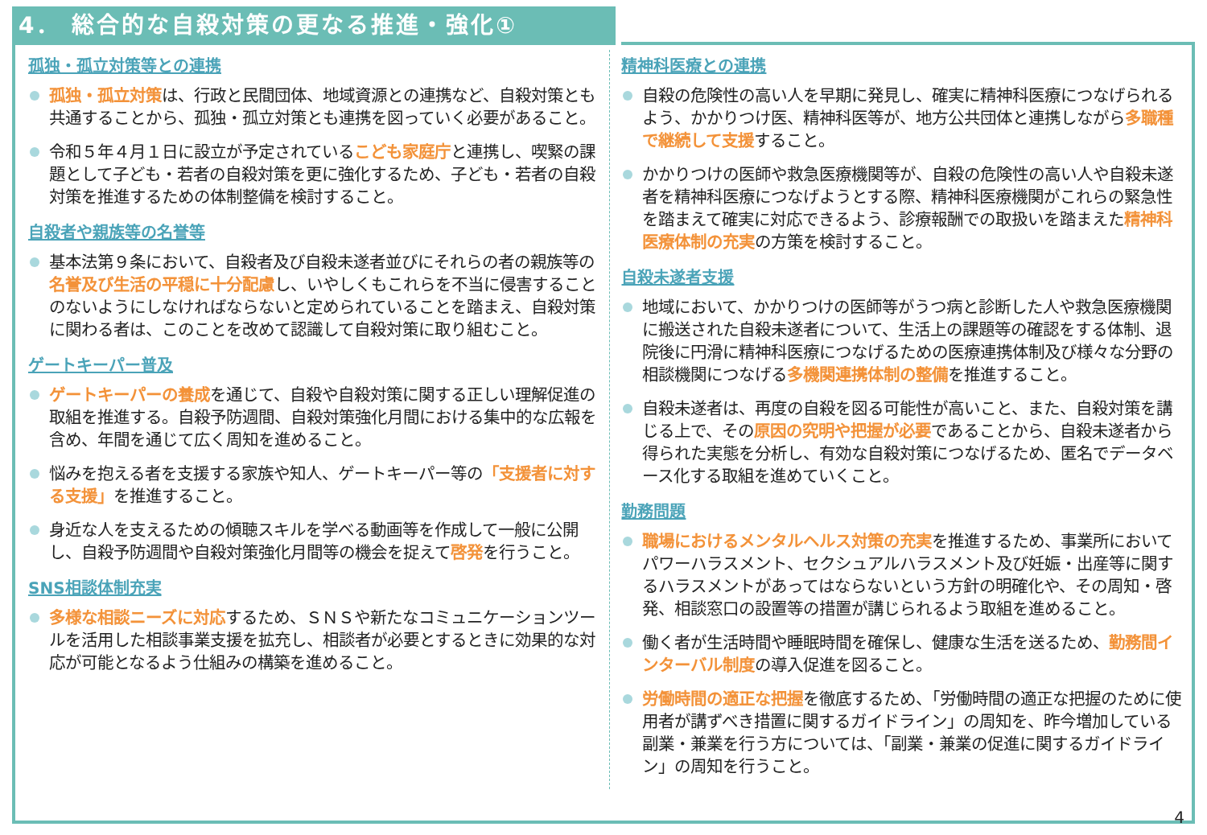4． 総合的な自殺対策の更なる推進・強化①
孤独・孤立対策等との連携
孤独・孤立対策は、行政と民間団体、地域資源との連携など、自殺対策とも共通することから、孤独・孤立対策とも連携を図っていく必要があること。
令和５年４月１日に設立が予定されているこども家庭庁と連携し、喫緊の課題として子ども・若者の自殺対策を更に強化するため、子ども・若者の自殺対策を推進するための体制整備を検討すること。
自殺者や親族等の名誉等
基本法第９条において、自殺者及び自殺未遂者並びにそれらの者の親族等の名誉及び生活の平穏に十分配慮し、いやしくもこれらを不当に侵害することのないようにしなければならないと定められていることを踏まえ、自殺対策に関わる者は、このことを改めて認識して自殺対策に取り組むこと。
ゲートキーパー普及
ゲートキーパーの養成を通じて、自殺や自殺対策に関する正しい理解促進の取組を推進する。自殺予防週間、自殺対策強化月間における集中的な広報を含め、年間を通じて広く周知を進めること。
悩みを抱える者を支援する家族や知人、ゲートキーパー等の「支援者に対する支援」を推進すること。
身近な人を支えるための傾聴スキルを学べる動画等を作成して一般に公開し、自殺予防週間や自殺対策強化月間等の機会を捉えて啓発を行うこと。
SNS相談体制充実
多様な相談ニーズに対応するため、ＳＮＳや新たなコミュニケーションツールを活用した相談事業支援を拡充し、相談者が必要とするときに効果的な対応が可能となるよう仕組みの構築を進めること。
精神科医療との連携
自殺の危険性の高い人を早期に発見し、確実に精神科医療につなげられるよう、かかりつけ医、精神科医等が、地方公共団体と連携しながら多職種で継続して支援すること。
かかりつけの医師や救急医療機関等が、自殺の危険性の高い人や自殺未遂者を精神科医療につなげようとする際、精神科医療機関がこれらの緊急性を踏まえて確実に対応できるよう、診療報酬での取扱いを踏まえた精神科医療体制の充実の方策を検討すること。
自殺未遂者支援
地域において、かかりつけの医師等がうつ病と診断した人や救急医療機関に搬送された自殺未遂者について、生活上の課題等の確認をする体制、退院後に円滑に精神科医療につなげるための医療連携体制及び様々な分野の相談機関につなげる多機関連携体制の整備を推進すること。
自殺未遂者は、再度の自殺を図る可能性が高いこと、また、自殺対策を講じる上で、その原因の究明や把握が必要であることから、自殺未遂者から得られた実態を分析し、有効な自殺対策につなげるため、匿名でデータベース化する取組を進めていくこと。
勤務問題
職場におけるメンタルヘルス対策の充実を推進するため、事業所においてパワーハラスメント、セクシュアルハラスメント及び妊娠・出産等に関するハラスメントがあってはならないという方針の明確化や、その周知・啓発、相談窓口の設置等の措置が講じられるよう取組を進めること。
働く者が生活時間や睡眠時間を確保し、健康な生活を送るため、勤務間インターバル制度の導入促進を図ること。
労働時間の適正な把握を徹底するため、「労働時間の適正な把握のために使用者が講ずべき措置に関するガイドライン」の周知を、昨今増加している副業・兼業を行う方については、「副業・兼業の促進に関するガイドライン」の周知を行うこと。
4